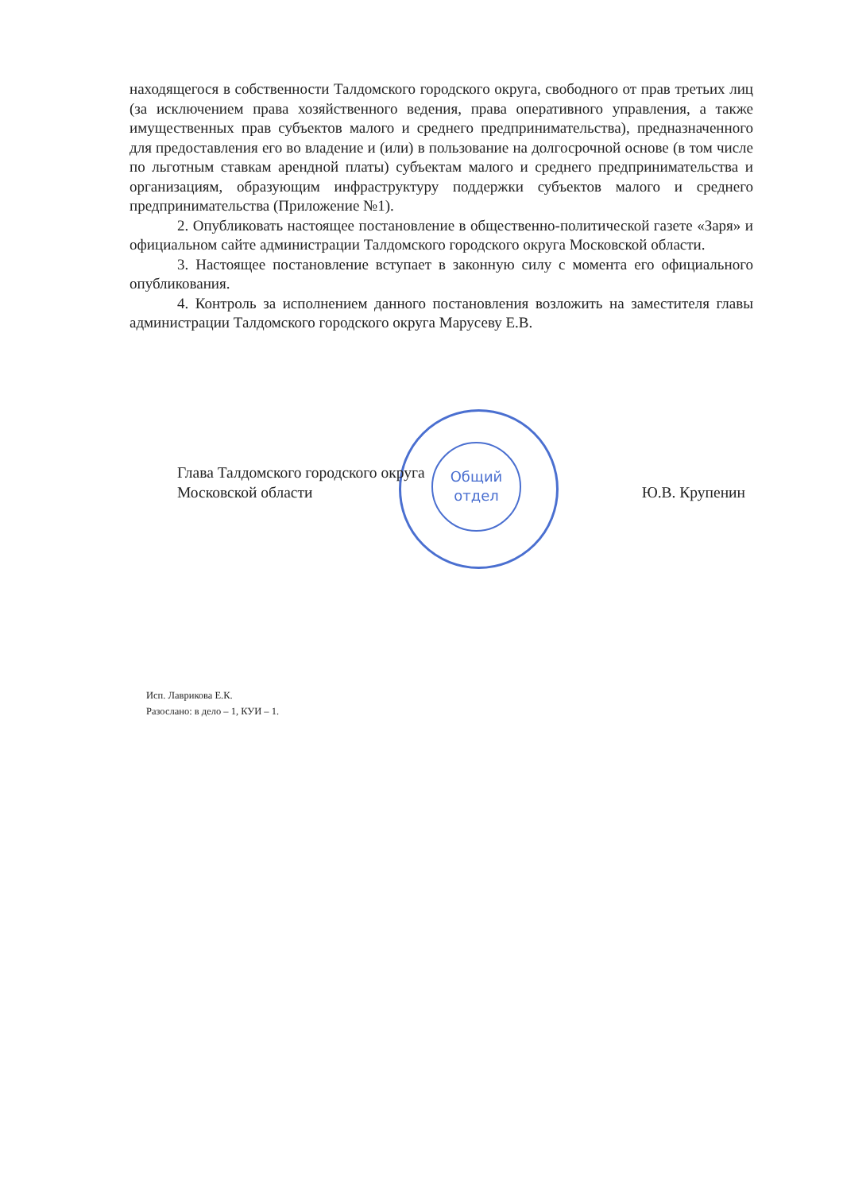находящегося в собственности Талдомского городского округа, свободного от прав третьих лиц (за исключением права хозяйственного ведения, права оперативного управления, а также имущественных прав субъектов малого и среднего предпринимательства), предназначенного для предоставления его во владение и (или) в пользование на долгосрочной основе (в том числе по льготным ставкам арендной платы) субъектам малого и среднего предпринимательства и организациям, образующим инфраструктуру поддержки субъектов малого и среднего предпринимательства (Приложение №1).
2. Опубликовать настоящее постановление в общественно-политической газете «Заря» и официальном сайте администрации Талдомского городского округа Московской области.
3. Настоящее постановление вступает в законную силу с момента его официального опубликования.
4. Контроль за исполнением данного постановления возложить на заместителя главы администрации Талдомского городского округа Марусеву Е.В.
Общий
отдел
Глава Талдомского городского округа
Московской области
Ю.В. Крупенин
Исп. Лаврикова Е.К.
Разослано: в дело – 1, КУИ – 1.